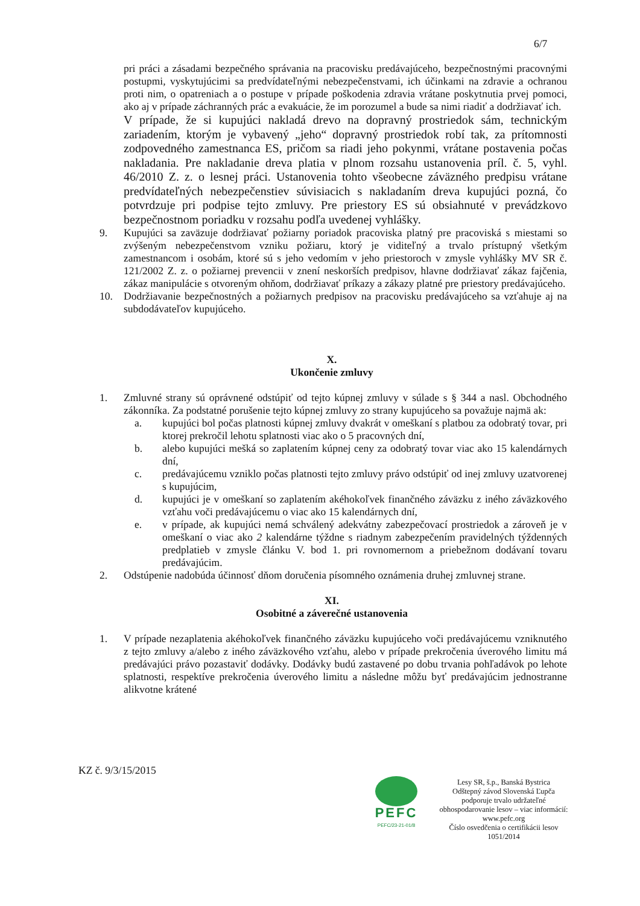6/7
pri práci a zásadami bezpečného správania na pracovisku predávajúceho, bezpečnostnými pracovnými postupmi, vyskytujúcimi sa predvídateľnými nebezpečenstvami, ich účinkami na zdravie a ochranou proti nim, o opatreniach a o postupe v prípade poškodenia zdravia vrátane poskytnutia prvej pomoci, ako aj v prípade záchranných prác a evakuácie, že im porozumel a bude sa nimi riadiť a dodržiavať ich.
V prípade, že si kupujúci nakladá drevo na dopravný prostriedok sám, technickým zariadením, ktorým je vybavený „jeho“ dopravný prostriedok robí tak, za prítomnosti zodpovedného zamestnanca ES, pričom sa riadi jeho pokynmi, vrátane postavenia počas nakladania. Pre nakladanie dreva platia v plnom rozsahu ustanovenia príl. č. 5, vyhl. 46/2010 Z. z. o lesnej práci. Ustanovenia tohto všeobecne záväzného predpisu vrátane predvídateľných nebezpečenstiev súvisiacich s nakladaním dreva kupujúci pozná, čo potvrdzuje pri podpise tejto zmluvy. Pre priestory ES sú obsiahnuté v prevádzkovo bezpečnostnom poriadku v rozsahu podľa uvedenej vyhlášky.
9. Kupujúci sa zaväzuje dodržiavať požiarny poriadok pracoviska platný pre pracoviská s miestami so zvýšeným nebezpečenstvom vzniku požiaru, ktorý je viditeľný a trvalo prístupný všetkým zamestnancom i osobám, ktoré sú s jeho vedomím v jeho priestoroch v zmysle vyhlášky MV SR č. 121/2002 Z. z. o požiarnej prevencii v znení neskorších predpisov, hlavne dodržiavať zákaz fajčenia, zákaz manipulácie s otvoreným ohňom, dodržiavať príkazy a zákazy platné pre priestory predávajúceho.
10. Dodržiavanie bezpečnostných a požiarnych predpisov na pracovisku predávajúceho sa vzťahuje aj na subdodávateľov kupujúceho.
X.
Ukončenie zmluvy
1. Zmluvné strany sú oprávnené odstúpiť od tejto kúpnej zmluvy v súlade s § 344 a nasl. Obchodného zákonníka. Za podstatné porušenie tejto kúpnej zmluvy zo strany kupujúceho sa považuje najmä ak:
a. kupujúci bol počas platnosti kúpnej zmluvy dvakrát v omeškaní s platbou za odobratý tovar, pri ktorej prekročil lehotu splatnosti viac ako o 5 pracovných dní,
b. alebo kupujúci mešká so zaplatením kúpnej ceny za odobratý tovar viac ako 15 kalendárnych dní,
c. predávajúcemu vzniklo počas platnosti tejto zmluvy právo odstúpiť od inej zmluvy uzatvorenej s kupujúcim,
d. kupujúci je v omeškaní so zaplatením akéhokoľvek finančného záväzku z iného záväzkového vzťahu voči predávajúcemu o viac ako 15 kalendárnych dní,
e. v prípade, ak kupujúci nemá schválený adekvátny zabezpečovací prostriedok a zároveň je v omeškaní o viac ako 2 kalendárne týždne s riadnym zabezpečením pravidelných týždenných predplatieb v zmysle článku V. bod 1. pri rovnomernom a priebežnom dodávaní tovaru predávajúcim.
2. Odstúpenie nadobúda účinnosť dňom doručenia písomného oznámenia druhej zmluvnej strane.
XI.
Osobitné a záverečné ustanovenia
1. V prípade nezaplatenia akéhokoľvek finančného záväzku kupujúceho voči predávajúcemu vzniknutého z tejto zmluvy a/alebo z iného záväzkového vzťahu, alebo v prípade prekročenia úverového limitu má predávajúci právo pozastaviť dodávky. Dodávky budú zastavené po dobu trvania pohľadávok po lehote splatnosti, respektíve prekročenia úverového limitu a následne môžu byť predávajúcim jednostranne alikvotne krátené
KZ č. 9/3/15/2015
PEFC
PEFC/23-21-01/8
Lesy SR, š.p., Banská Bystrica
Odštepný závod Slovenská Ľupča
podporuje trvalo udržateľné
obhospodarovanie lesov – viac informácií:
www.pefc.org
Číslo osvedčenia o certifikácii lesov
1051/2014